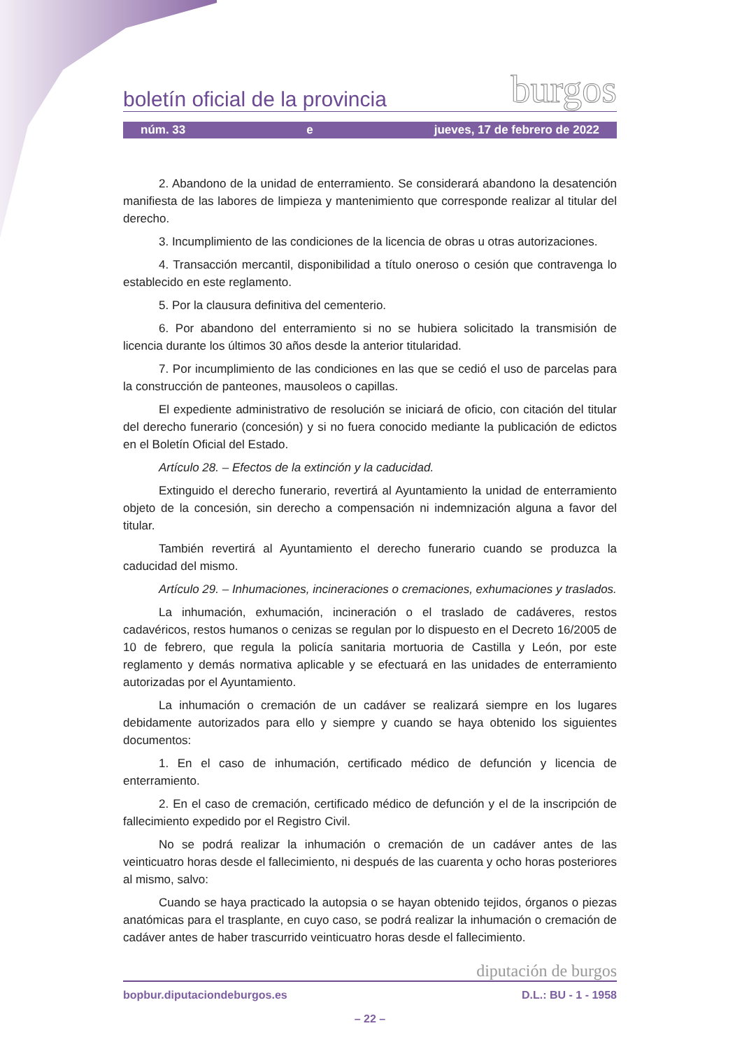boletín oficial de la provincia burgos
núm. 33 e jueves, 17 de febrero de 2022
2. Abandono de la unidad de enterramiento. Se considerará abandono la desatención manifiesta de las labores de limpieza y mantenimiento que corresponde realizar al titular del derecho.
3. Incumplimiento de las condiciones de la licencia de obras u otras autorizaciones.
4. Transacción mercantil, disponibilidad a título oneroso o cesión que contravenga lo establecido en este reglamento.
5. Por la clausura definitiva del cementerio.
6. Por abandono del enterramiento si no se hubiera solicitado la transmisión de licencia durante los últimos 30 años desde la anterior titularidad.
7. Por incumplimiento de las condiciones en las que se cedió el uso de parcelas para la construcción de panteones, mausoleos o capillas.
El expediente administrativo de resolución se iniciará de oficio, con citación del titular del derecho funerario (concesión) y si no fuera conocido mediante la publicación de edictos en el Boletín Oficial del Estado.
Artículo 28. – Efectos de la extinción y la caducidad.
Extinguido el derecho funerario, revertirá al Ayuntamiento la unidad de enterramiento objeto de la concesión, sin derecho a compensación ni indemnización alguna a favor del titular.
También revertirá al Ayuntamiento el derecho funerario cuando se produzca la caducidad del mismo.
Artículo 29. – Inhumaciones, incineraciones o cremaciones, exhumaciones y traslados.
La inhumación, exhumación, incineración o el traslado de cadáveres, restos cadavéricos, restos humanos o cenizas se regulan por lo dispuesto en el Decreto 16/2005 de 10 de febrero, que regula la policía sanitaria mortuoria de Castilla y León, por este reglamento y demás normativa aplicable y se efectuará en las unidades de enterramiento autorizadas por el Ayuntamiento.
La inhumación o cremación de un cadáver se realizará siempre en los lugares debidamente autorizados para ello y siempre y cuando se haya obtenido los siguientes documentos:
1. En el caso de inhumación, certificado médico de defunción y licencia de enterramiento.
2. En el caso de cremación, certificado médico de defunción y el de la inscripción de fallecimiento expedido por el Registro Civil.
No se podrá realizar la inhumación o cremación de un cadáver antes de las veinticuatro horas desde el fallecimiento, ni después de las cuarenta y ocho horas posteriores al mismo, salvo:
Cuando se haya practicado la autopsia o se hayan obtenido tejidos, órganos o piezas anatómicas para el trasplante, en cuyo caso, se podrá realizar la inhumación o cremación de cadáver antes de haber trascurrido veinticuatro horas desde el fallecimiento.
diputación de burgos
bopbur.diputaciondeburgos.es D.L.: BU - 1 - 1958
– 22 –